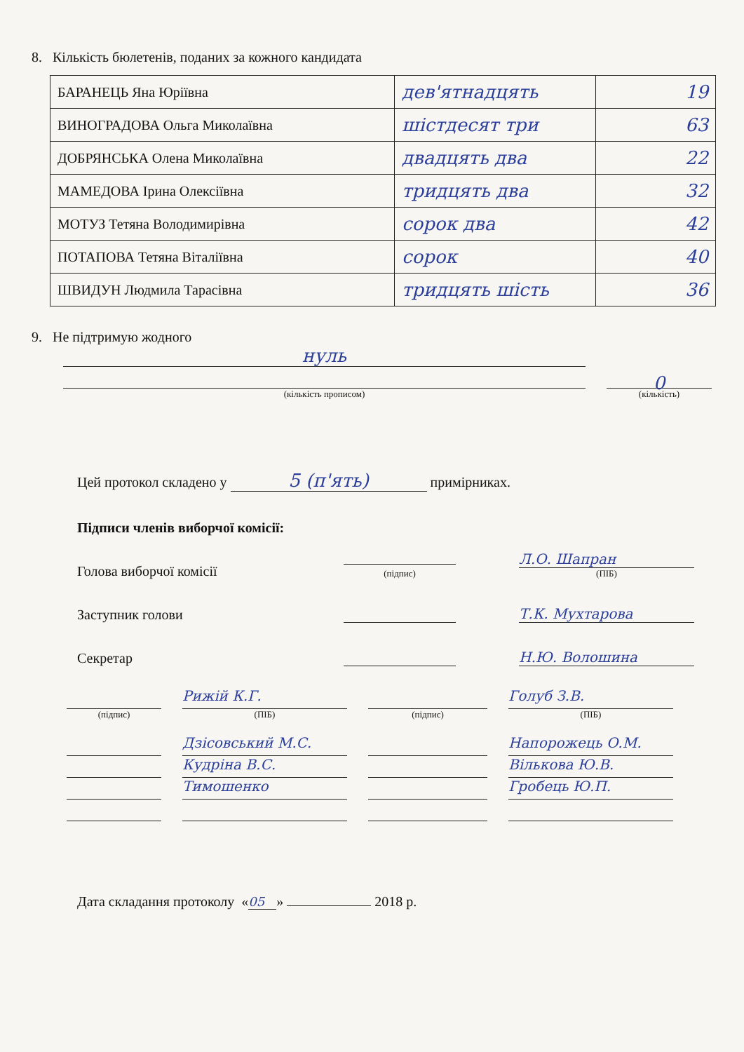8. Кількість бюлетенів, поданих за кожного кандидата
| БАРАНЕЦЬ Яна Юріївна | дев'ятнадцять | 19 |
| ВИНОГРАДОВА Ольга Миколаївна | шістдесят три | 63 |
| ДОБРЯНСЬКА Олена Миколаївна | двадцять два | 22 |
| МАМЕДОВА Ірина Олексіївна | тридцять два | 32 |
| МОТУЗ Тетяна Володимирівна | сорок два | 42 |
| ПОТАПОВА Тетяна Віталіївна | сорок | 40 |
| ШВИДУН Людмила Тарасівна | тридцять шість | 36 |
9. Не підтримую жодного
нуль
(кількість прописом)
0
(кількість)
Цей протокол складено у 5 (п'ять) примірниках.
Підписи членів виборчої комісії:
Голова виборчої комісії
(підпис)
Л.О. Шапран
(ПІБ)
Заступник голови Т.К. Мухтарова
Секретар Н.Ю. Волошина
Рижій К.Г. Голуб З.В.
(підпис) (ПІБ) (підпис) (ПІБ)
Дзісовський М.С. Напорожець О.М.
Кудріна В.С. Вількова Ю.В.
Тимошенко Гробець Ю.П.
Дата складання протоколу « 05 » 2018 р.